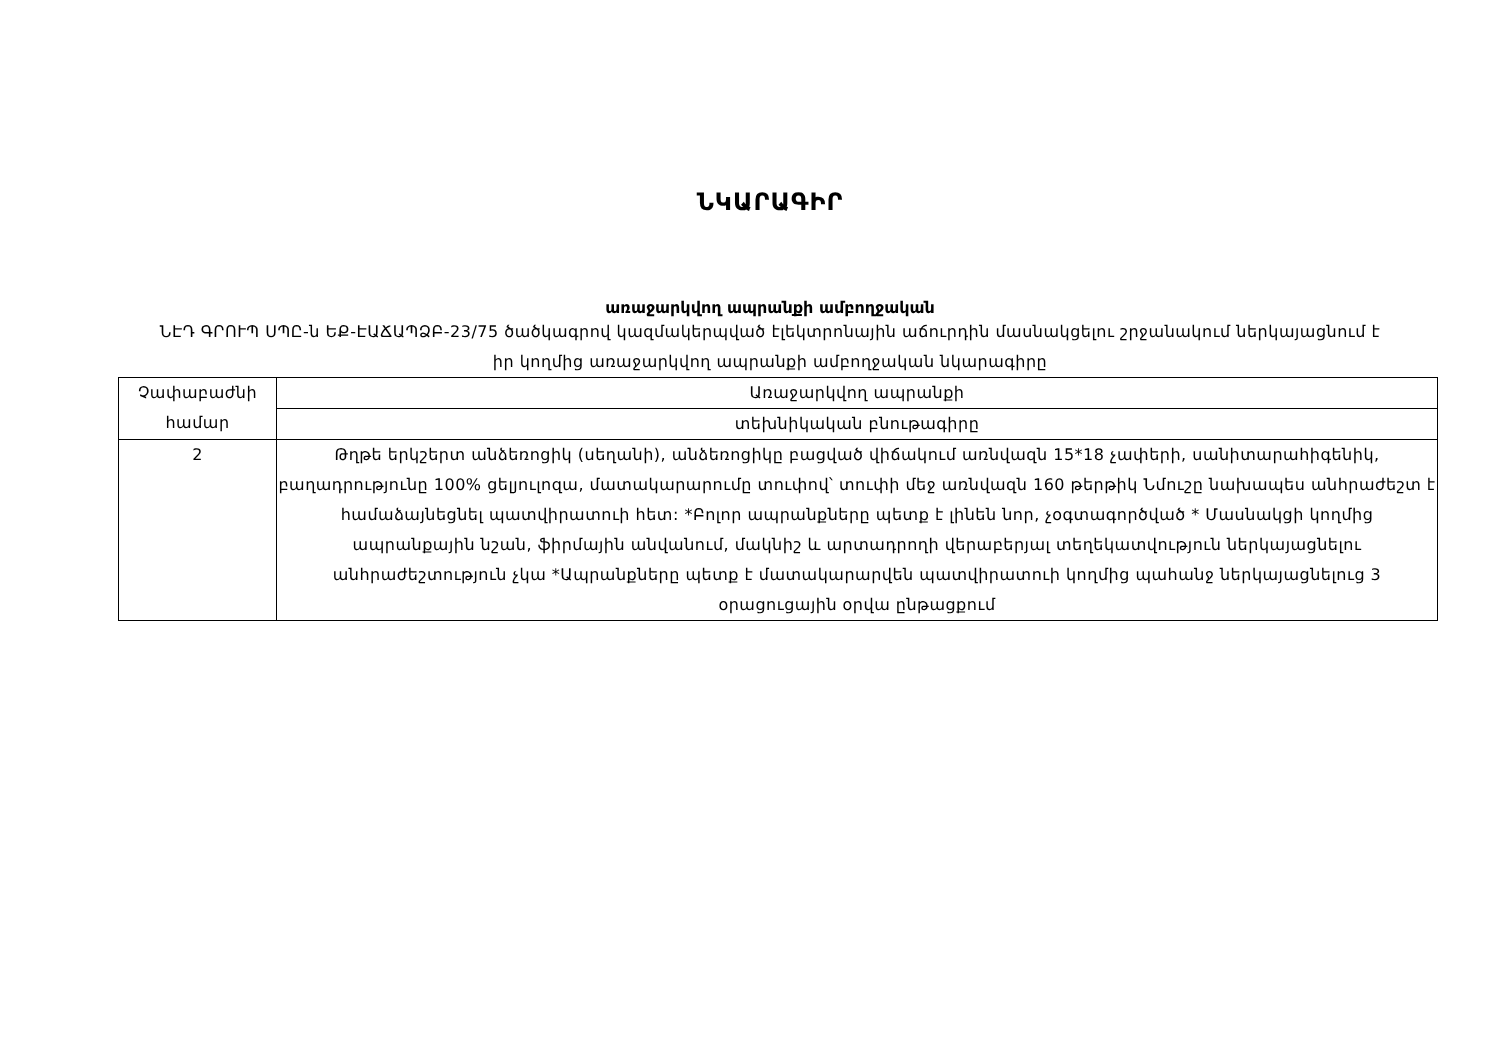ՆԿԱՐԱԳԻՐ
առաջարկվող ապրանքի ամբողջական
ՆԷԴ ԳՐՈՒՊ ՍՊԸ-ն ԵՔ-ԷԱՃԱՊՁԲ-23/75 ծածկագրով կազմակերպված էլեկտրոնային աճուրդին մասնակցելու շրջանակում ներկայացնում է իր կողմից առաջարկվող ապրանքի ամբողջական նկարագիրը
| Չափաբաժնի համար | Առաջարկվող ապրանքի |
| | տեխնիկական բնութագիրը |
| 2 | Թղթե երկշերտ անձեռոցիկ (սեղանի), անձեռոցիկը բացված վիճակում առնվազն 15*18 չափերի, սանիտարահիգենիկ, բաղադրությունը 100% ցելյուլոզա, մատակարարումը տուփով՝ տուփի մեջ առնվազն 160 թերթիկ Նմուշը նախապես անհրաժեշտ է համաձայնեցնել պատվիրատուի հետ: *Բոլոր ապրանքները պետք է լինեն նոր, չօգտագործված * Մասնակցի կողմից ապրանքային նշան, ֆիրմային անվանում, մակնիշ և արտադրողի վերաբերյալ տեղեկատվություն ներկայացնելու անհրաժեշտություն չկա *Ապրանքները պետք է մատակարարվեն պատվիրատուի կողմից պահանջ ներկայացնելուց 3 օրացուցային օրվա ընթացքում |